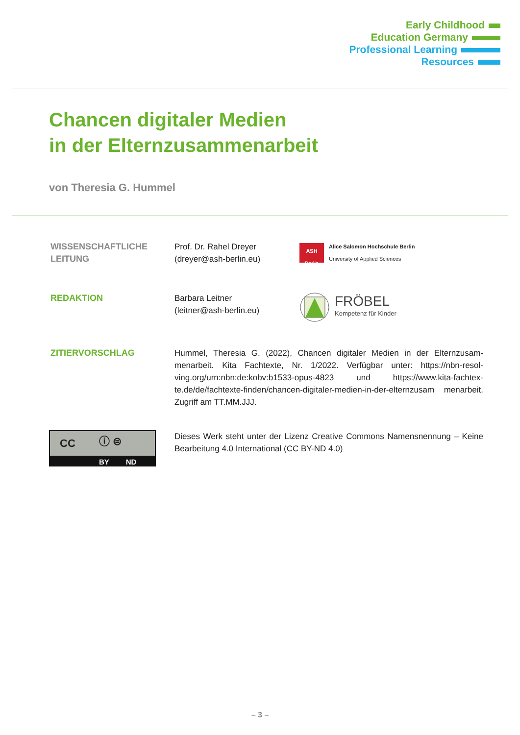Early Childhood
Education Germany
Professional Learning
Resources
Chancen digitaler Medien
in der Elternzusammenarbeit
von Theresia G. Hummel
WISSENSCHAFTLICHE
LEITUNG
Prof. Dr. Rahel Dreyer
(dreyer@ash-berlin.eu)
ASH
Berlin
Alice Salomon Hochschule Berlin
University of Applied Sciences
REDAKTION Barbara Leitner
(leitner@ash-berlin.eu)
FRÖBEL
Kompetenz für Kinder
ZITIERVORSCHLAG Hummel, Theresia G. (2022), Chancen digitaler Medien in der Elternzusam­menarbeit. Kita Fachtexte, Nr. 1/2022. Verfügbar unter: https://nbn-resol­ving.org/urn:nbn:de:kobv:b1533-opus-4823 und https://www.kita-fachtex­te.de/de/fachtexte-finden/chancen-digitaler-medien-in-der-elternzusam menarbeit. Zugriff am TT.MM.JJJ.
CC ⓘ ⊜
BY ND
Dieses Werk steht unter der Lizenz Creative Commons Namensnennung – Keine Bearbeitung 4.0 International (CC BY-ND 4.0)
– 3 –